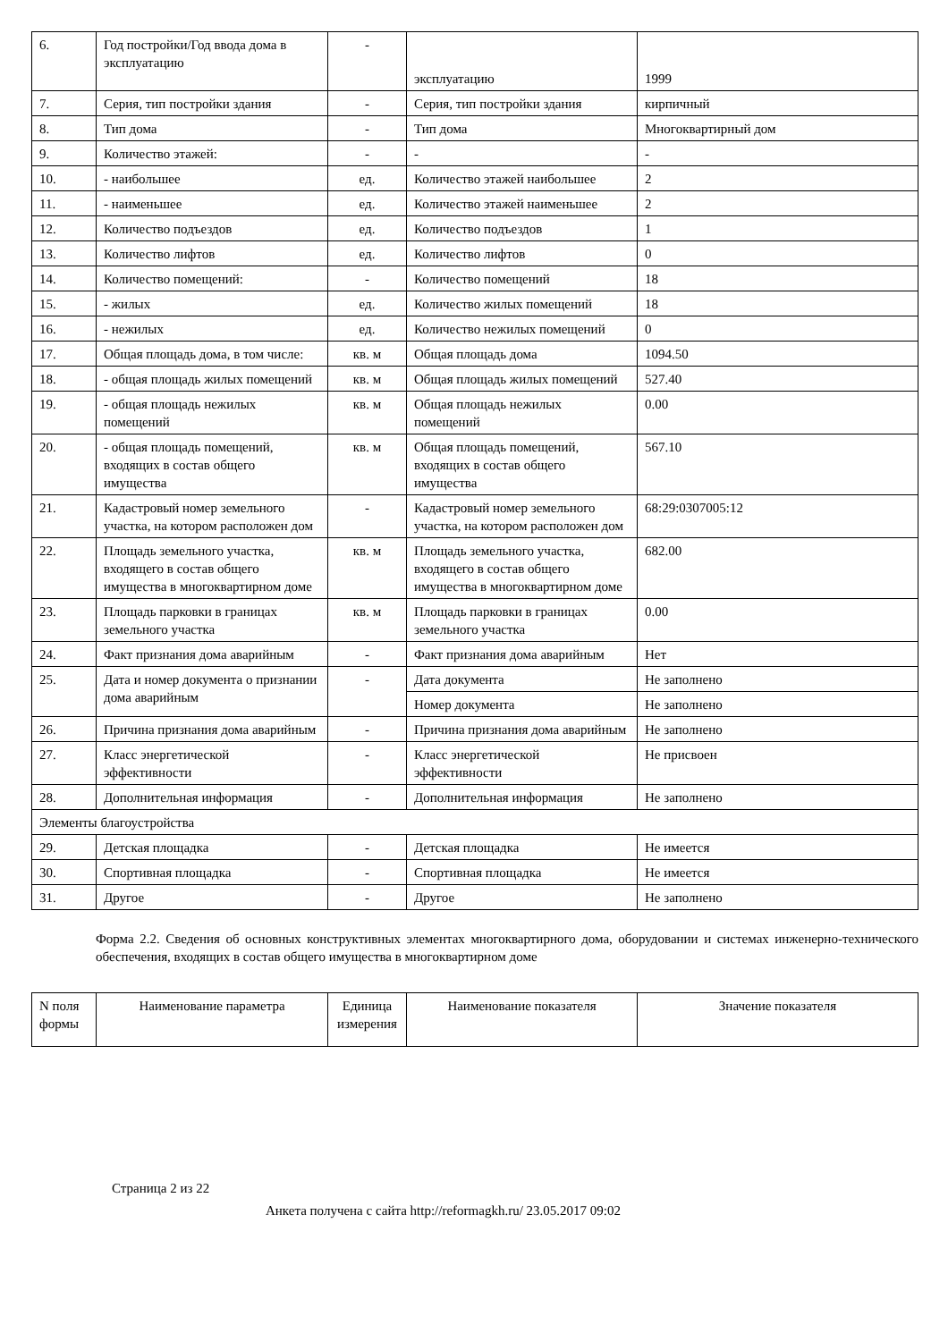| 6. | Год постройки/Год ввода дома в эксплуатацию | - | эксплуатацию | 1999 |
| 7. | Серия, тип постройки здания | - | Серия, тип постройки здания | кирпичный |
| 8. | Тип дома | - | Тип дома | Многоквартирный дом |
| 9. | Количество этажей: | - | - | - |
| 10. | - наибольшее | ед. | Количество этажей наибольшее | 2 |
| 11. | - наименьшее | ед. | Количество этажей наименьшее | 2 |
| 12. | Количество подъездов | ед. | Количество подъездов | 1 |
| 13. | Количество лифтов | ед. | Количество лифтов | 0 |
| 14. | Количество помещений: | - | Количество помещений | 18 |
| 15. | - жилых | ед. | Количество жилых помещений | 18 |
| 16. | - нежилых | ед. | Количество нежилых помещений | 0 |
| 17. | Общая площадь дома, в том числе: | кв. м | Общая площадь дома | 1094.50 |
| 18. | - общая площадь жилых помещений | кв. м | Общая площадь жилых помещений | 527.40 |
| 19. | - общая площадь нежилых помещений | кв. м | Общая площадь нежилых помещений | 0.00 |
| 20. | - общая площадь помещений, входящих в состав общего имущества | кв. м | Общая площадь помещений, входящих в состав общего имущества | 567.10 |
| 21. | Кадастровый номер земельного участка, на котором расположен дом | - | Кадастровый номер земельного участка, на котором расположен дом | 68:29:0307005:12 |
| 22. | Площадь земельного участка, входящего в состав общего имущества в многоквартирном доме | кв. м | Площадь земельного участка, входящего в состав общего имущества в многоквартирном доме | 682.00 |
| 23. | Площадь парковки в границах земельного участка | кв. м | Площадь парковки в границах земельного участка | 0.00 |
| 24. | Факт признания дома аварийным | - | Факт признания дома аварийным | Нет |
| 25. | Дата и номер документа о признании дома аварийным | - | Дата документа | Не заполнено |
| | | | Номер документа | Не заполнено |
| 26. | Причина признания дома аварийным | - | Причина признания дома аварийным | Не заполнено |
| 27. | Класс энергетической эффективности | - | Класс энергетической эффективности | Не присвоен |
| 28. | Дополнительная информация | - | Дополнительная информация | Не заполнено |
| Элементы благоустройства | | | | |
| 29. | Детская площадка | - | Детская площадка | Не имеется |
| 30. | Спортивная площадка | - | Спортивная площадка | Не имеется |
| 31. | Другое | - | Другое | Не заполнено |
Форма 2.2. Сведения об основных конструктивных элементах многоквартирного дома, оборудовании и системах инженерно-технического обеспечения, входящих в состав общего имущества в многоквартирном доме
| N поля формы | Наименование параметра | Единица измерения | Наименование показателя | Значение показателя |
| --- | --- | --- | --- | --- |
Страница 2 из 22
Анкета получена с сайта http://reformagkh.ru/ 23.05.2017 09:02